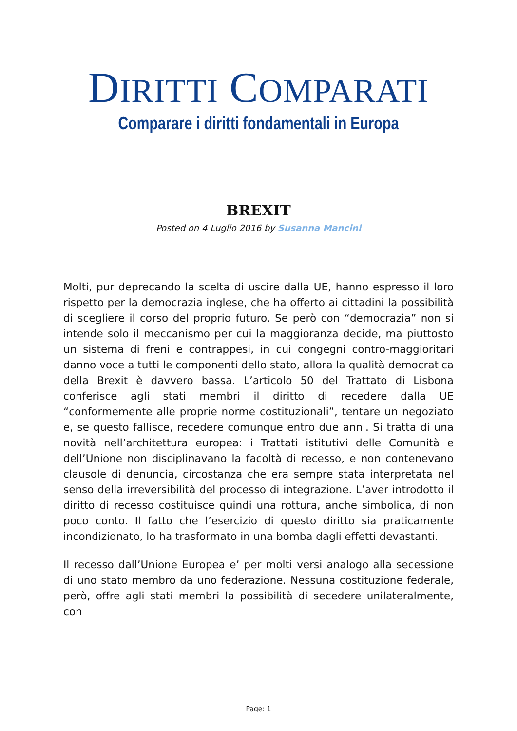DIRITTI COMPARATI
Comparare i diritti fondamentali in Europa
BREXIT
Posted on 4 Luglio 2016 by Susanna Mancini
Molti, pur deprecando la scelta di uscire dalla UE, hanno espresso il loro rispetto per la democrazia inglese, che ha offerto ai cittadini la possibilità di scegliere il corso del proprio futuro. Se però con “democrazia” non si intende solo il meccanismo per cui la maggioranza decide, ma piuttosto un sistema di freni e contrappesi, in cui congegni contro-maggioritari danno voce a tutti le componenti dello stato, allora la qualità democratica della Brexit è davvero bassa. L’articolo 50 del Trattato di Lisbona conferisce agli stati membri il diritto di recedere dalla UE “conformemente alle proprie norme costituzionali”, tentare un negoziato e, se questo fallisce, recedere comunque entro due anni. Si tratta di una novità nell’architettura europea: i Trattati istitutivi delle Comunità e dell’Unione non disciplinavano la facoltà di recesso, e non contenevano clausole di denuncia, circostanza che era sempre stata interpretata nel senso della irreversibilità del processo di integrazione. L’aver introdotto il diritto di recesso costituisce quindi una rottura, anche simbolica, di non poco conto. Il fatto che l’esercizio di questo diritto sia praticamente incondizionato, lo ha trasformato in una bomba dagli effetti devastanti.
Il recesso dall’Unione Europea e’ per molti versi analogo alla secessione di uno stato membro da uno federazione. Nessuna costituzione federale, però, offre agli stati membri la possibilità di secedere unilateralmente, con
Page: 1